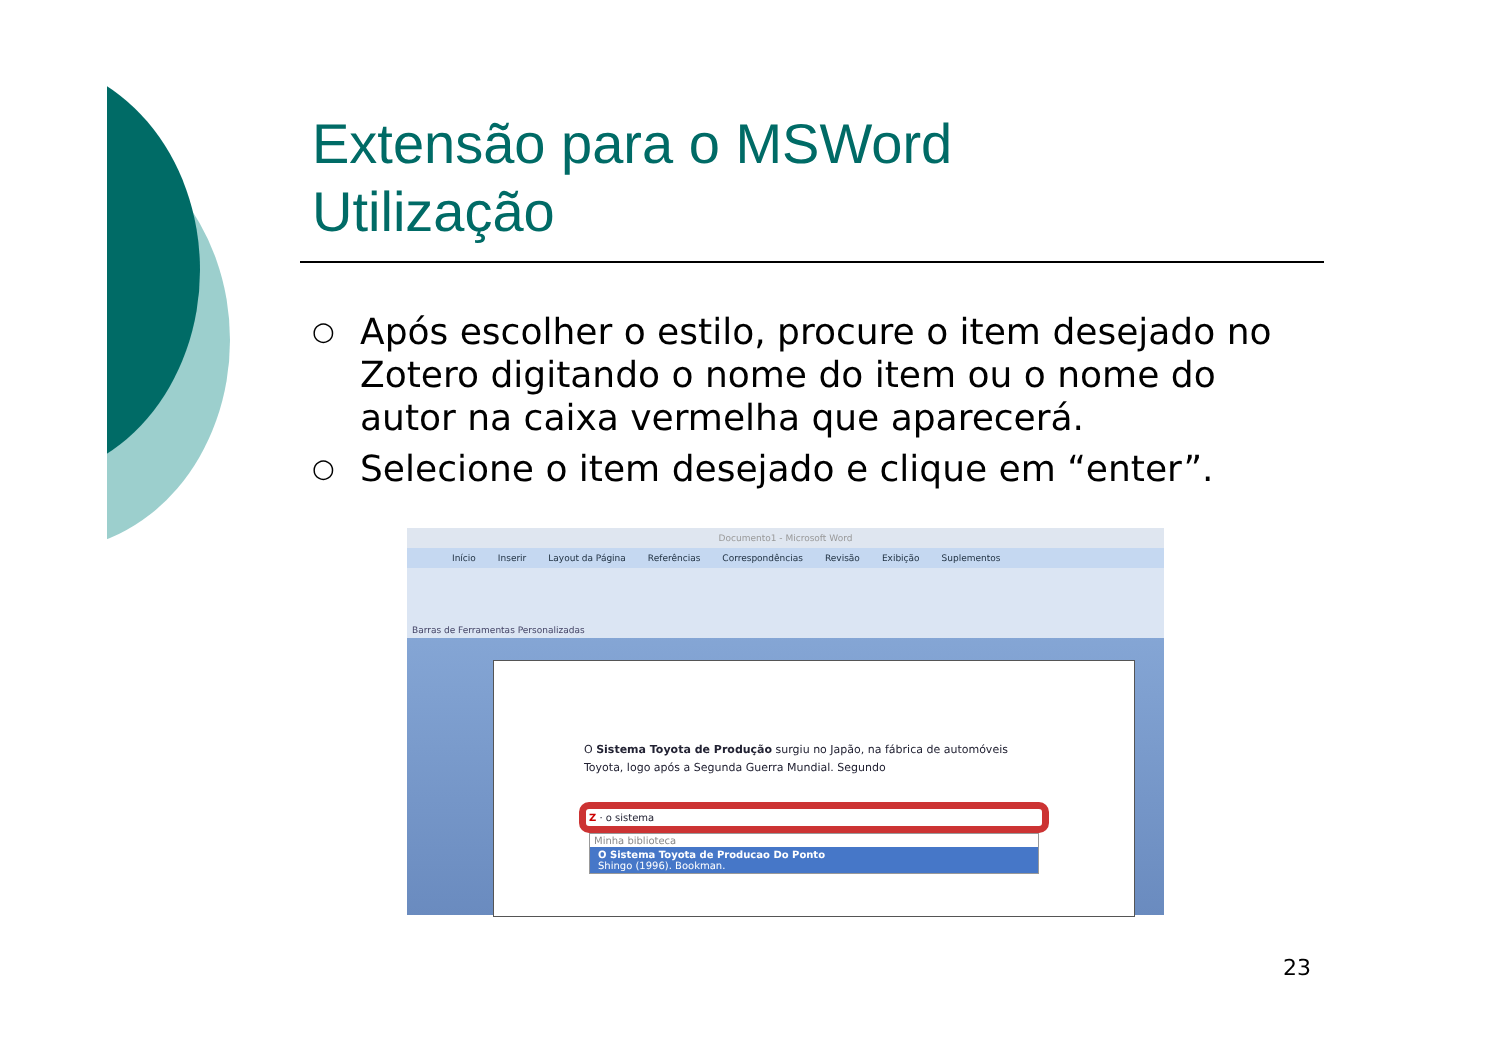Extensão para o MSWord
Utilização
○ Após escolher o estilo, procure o item desejado no Zotero digitando o nome do item ou o nome do autor na caixa vermelha que aparecerá.
○ Selecione o item desejado e clique em “enter”.
Documento1 - Microsoft Word
Início Inserir Layout da Página Referências Correspondências Revisão Exibição Suplementos
Barras de Ferramentas Personalizadas
O Sistema Toyota de Produção surgiu no Japão, na fábrica de automóveis Toyota, logo após a Segunda Guerra Mundial. Segundo
Z · o sistema
Minha biblioteca
O Sistema Toyota de Producao Do Ponto
Shingo (1996). Bookman.
23